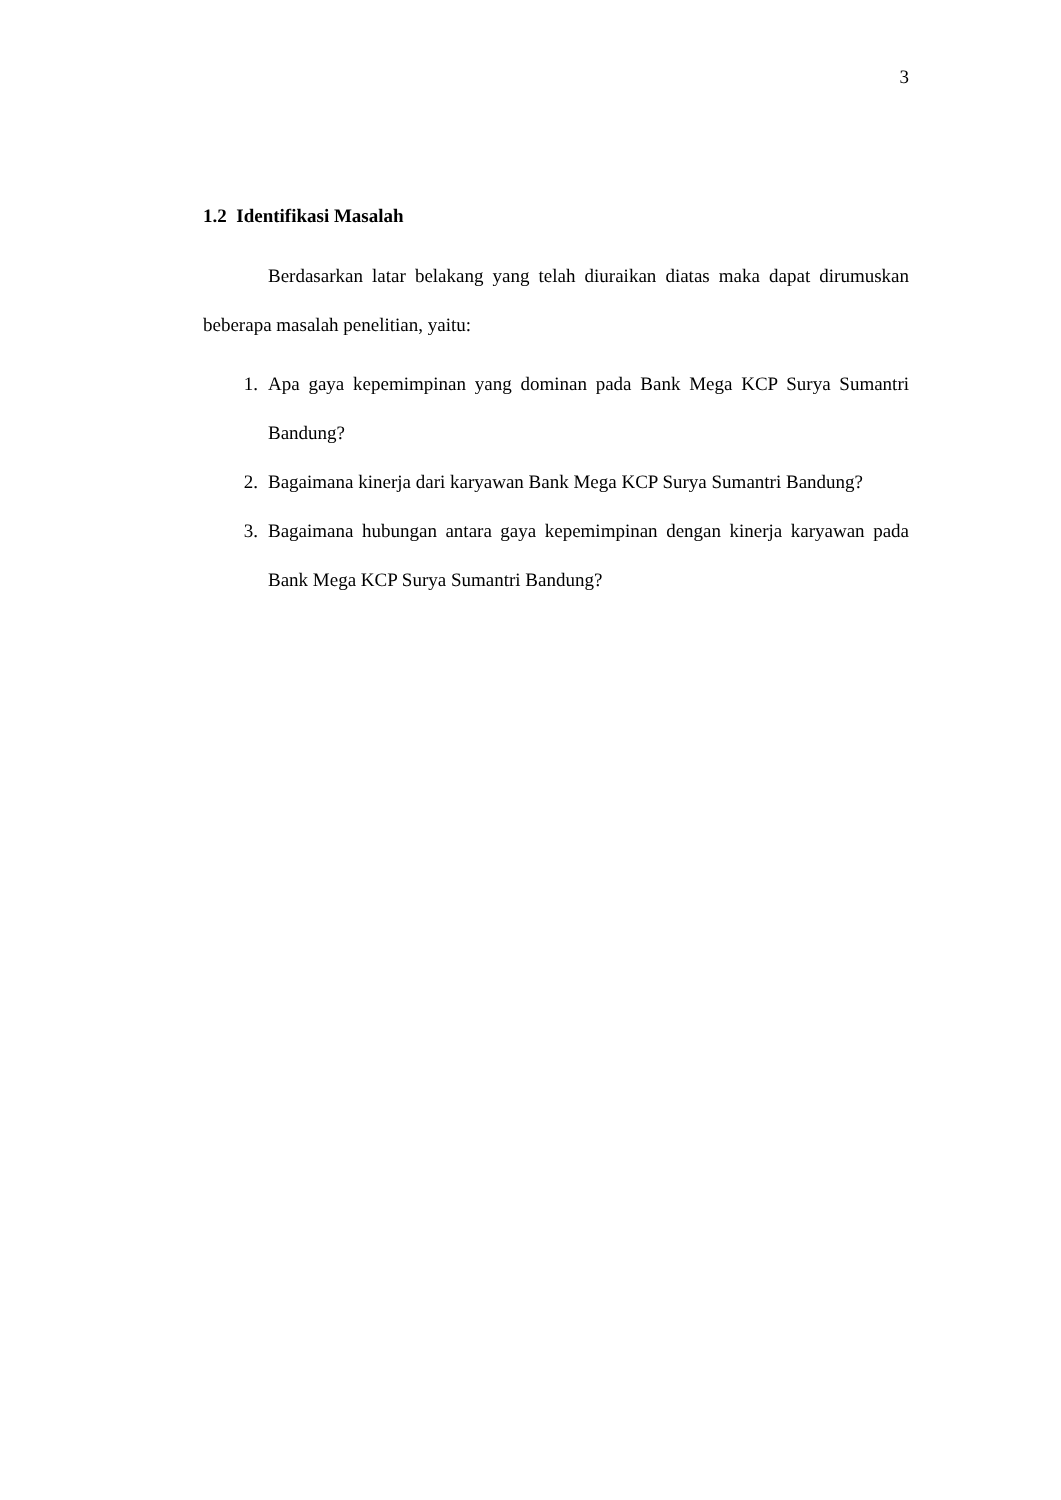3
1.2 Identifikasi Masalah
Berdasarkan latar belakang yang telah diuraikan diatas maka dapat dirumuskan beberapa masalah penelitian, yaitu:
1. Apa gaya kepemimpinan yang dominan pada Bank Mega KCP Surya Sumantri Bandung?
2. Bagaimana kinerja dari karyawan Bank Mega KCP Surya Sumantri Bandung?
3. Bagaimana hubungan antara gaya kepemimpinan dengan kinerja karyawan pada Bank Mega KCP Surya Sumantri Bandung?